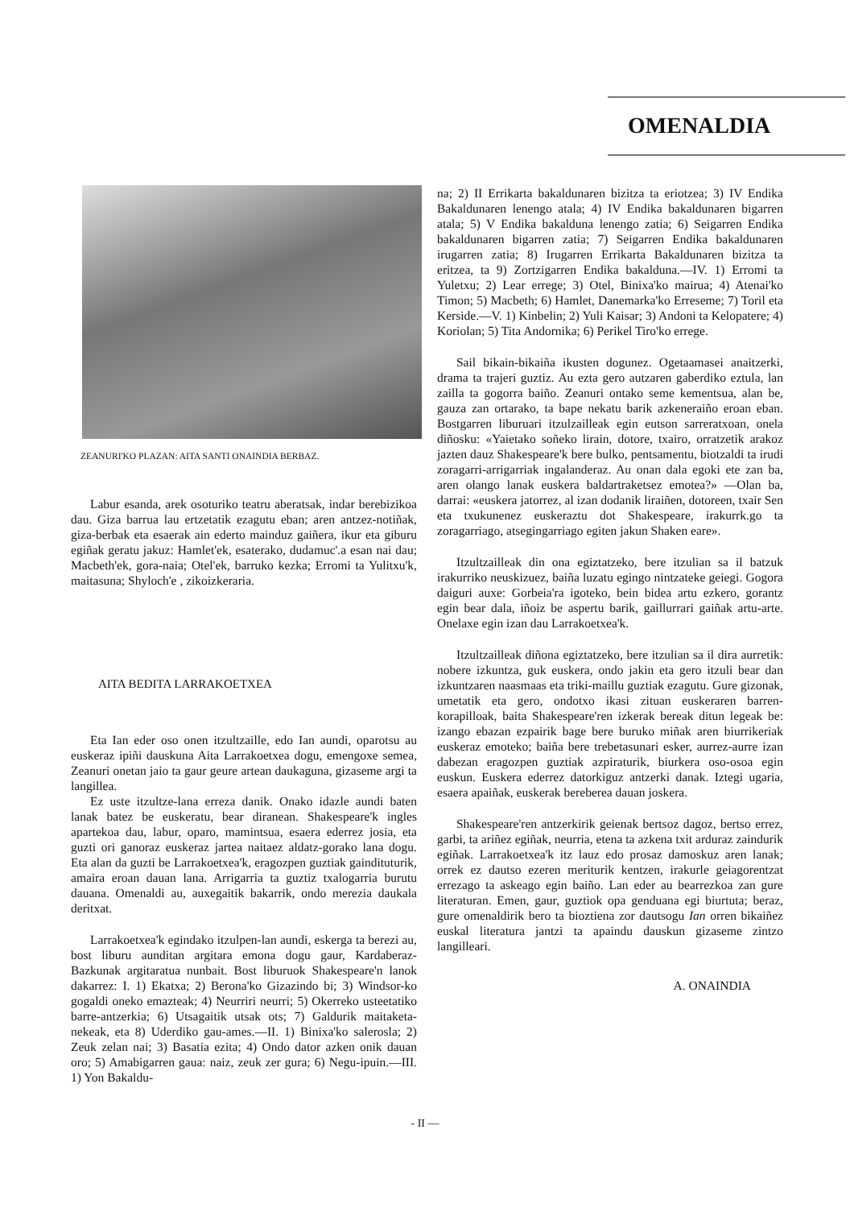OMENALDIA
ZEANURI'KO PLAZAN: AITA SANTI ONAINDIA BERBAZ.
Labur esanda, arek osoturiko teatru aberatsak, indar berebizikoa dau. Giza barrua lau ertzetatik ezagutu eban; aren antzez-notiñak, giza-berbak eta esaerak ain ederto mainduz gaiñera, ikur eta giburu egiñak geratu jakuz: Hamlet'ek, esaterako, dudamuc'.a esan nai dau; Macbeth'ek, gora-naia; Otel'ek, barruko kezka; Erromi ta Yulitxu'k, maitasuna; Shyloch'e , zikoizkeraria.
AITA BEDITA LARRAKOETXEA
Eta Ian eder oso onen itzultzaille, edo Ian aundi, oparotsu au euskeraz ipiñi dauskuna Aita Larrakoetxea dogu, emengoxe semea, Zeanuri onetan jaio ta gaur geure artean daukaguna, gizaseme argi ta langillea.
Ez uste itzultze-lana erreza danik. Onako idazle aundi baten lanak batez be euskeratu, bear diranean. Shakespeare'k ingles apartekoa dau, labur, oparo, mamintsua, esaera ederrez josia, eta guzti ori ganoraz euskeraz jartea naitaez aldatz-gorako lana dogu. Eta alan da guzti be Larrakoetxea'k, eragozpen guztiak gaindituturik, amaira eroan dauan lana. Arrigarria ta guztiz txalogarria burutu dauana. Omenaldi au, auxegaitik bakarrik, ondo merezia daukala deritxat.
Larrakoetxea'k egindako itzulpen-lan aundi, eskerga ta berezi au, bost liburu aunditan argitara emona dogu gaur, Kardaberaz-Bazkunak argitaratua nunbait. Bost liburuok Shakespeare'n lanok dakarrez: I. 1) Ekatxa; 2) Berona'ko Gizazindo bi; 3) Windsor-ko gogaldi oneko emazteak; 4) Neurriri neurri; 5) Okerreko usteetatiko barre-antzerkia; 6) Utsagaitik utsak ots; 7) Galdurik maitaketa-nekeak, eta 8) Uderdiko gau-ames.—II. 1) Binixa'ko salerosla; 2) Zeuk zelan nai; 3) Basatia ezita; 4) Ondo dator azken onik dauan oro; 5) Amabigarren gaua: naiz, zeuk zer gura; 6) Negu-ipuin.—III. 1) Yon Bakaldu-
na; 2) II Errikarta bakaldunaren bizitza ta eriotzea; 3) IV Endika Bakaldunaren lenengo atala; 4) IV Endika bakaldunaren bigarren atala; 5) V Endika bakalduna lenengo zatia; 6) Seigarren Endika bakaldunaren bigarren zatia; 7) Seigarren Endika bakaldunaren irugarren zatia; 8) Irugarren Errikarta Bakaldunaren bizitza ta eritzea, ta 9) Zortzigarren Endika bakalduna.—IV. 1) Erromi ta Yuletxu; 2) Lear errege; 3) Otel, Binixa'ko mairua; 4) Atenai'ko Timon; 5) Macbeth; 6) Hamlet, Danemarka'ko Erreseme; 7) Toril eta Kerside.—V. 1) Kinbelin; 2) Yuli Kaisar; 3) Andoni ta Kelopatere; 4) Koriolan; 5) Tita Andornika; 6) Perikel Tiro'ko errege.
Sail bikain-bikaiña ikusten dogunez. Ogetaamasei anaitzerki, drama ta trajeri guztiz. Au ezta gero autzaren gaberdiko eztula, lan zailla ta gogorra baiño. Zeanuri ontako seme kementsua, alan be, gauza zan ortarako, ta bape nekatu barik azkeneraiño eroan eban. Bostgarren liburuari itzulzailleak egin eutson sarreratxoan, onela diñosku: «Yaietako soñeko lirain, dotore, txairo, orratzetik arakoz jazten dauz Shakespeare'k bere bulko, pentsamentu, biotzaldi ta irudi zoragarri-arrigarriak ingalanderaz. Au onan dala egoki ete zan ba, aren olango lanak euskera baldartraketsez emotea?» —Olan ba, darrai: «euskera jatorrez, al izan dodanik liraiñen, dotoreen, txair Sen eta txukunenez euskeraztu dot Shakespeare, irakurrk.go ta zoragarriago, atsegingarriago egiten jakun Shaken eare».
Itzultzailleak din ona egiztatzeko, bere itzulian sa il batzuk irakurriko neuskizuez, baiña luzatu egingo nintzateke geiegi. Gogora daiguri auxe: Gorbeia'ra igoteko, bein bidea artu ezkero, gorantz egin bear dala, iñoiz be aspertu barik, gaillurrari gaiñak artu-arte. Onelaxe egin izan dau Larrakoetxea'k.
Itzultzailleak diñona egiztatzeko, bere itzulian sa il dira aurretik: nobere izkuntza, guk euskera, ondo jakin eta gero itzuli bear dan izkuntzaren naasmaas eta triki-maillu guztiak ezagutu. Gure gizonak, umetatik eta gero, ondotxo ikasi zituan euskeraren barren-korapilloak, baita Shakespeare'ren izkerak bereak ditun legeak be: izango ebazan ezpairik bage bere buruko miñak aren biurrikeriak euskeraz emoteko; baiña bere trebetasunari esker, aurrez-aurre izan dabezan eragozpen guztiak azpiraturik, biurkera oso-osoa egin euskun. Euskera ederrez datorkiguz antzerki danak. Iztegi ugaria, esaera apaiñak, euskerak bereberea dauan joskera.
Shakespeare'ren antzerkirik geienak bertsoz dagoz, bertso errez, garbi, ta ariñez egiñak, neurria, etena ta azkena txit arduraz zaindurik egiñak. Larrakoetxea'k itz lauz edo prosaz damoskuz aren lanak; orrek ez dautso ezeren meriturik kentzen, irakurle geiagorentzat errezago ta askeago egin baiño. Lan eder au bearrezkoa zan gure literaturan. Emen, gaur, guztiok opa genduana egi biurtuta; beraz, gure omenaldirik bero ta bioztiena zor dautsogu Ian orren bikaiñez euskal literatura jantzi ta apaindu dauskun gizaseme zintzo langilleari.
A. ONAINDIA
- II —